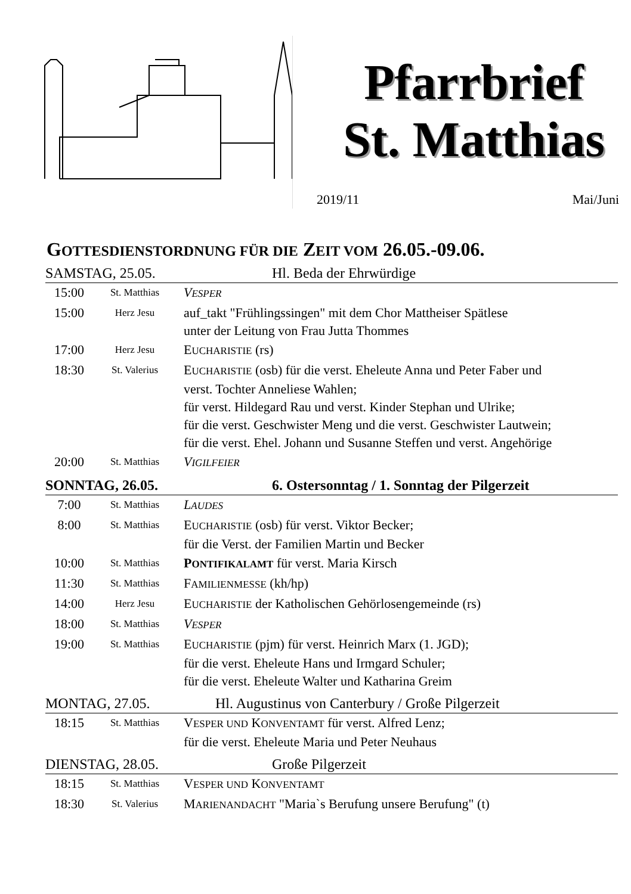Pfarrbrief
St. Matthias
2019/11 Mai/Juni
GOTTESDIENSTORDNUNG FÜR DIE ZEIT VOM 26.05.-09.06.
SAMSTAG, 25.05. Hl. Beda der Ehrwürdige
| 15:00 | St. Matthias | V ESPER |
| 15:00 | Herz Jesu | auf_takt "Frühlingssingen" mit dem Chor Mattheiser Spätlese unter der Leitung von Frau Jutta Thommes |
| 17:00 | Herz Jesu | E UCHARISTIE (rs) |
| 18:30 | St. Valerius | E UCHARISTIE (osb) für die verst. Eheleute Anna und Peter Faber und verst. Tochter Anneliese Wahlen; für verst. Hildegard Rau und verst. Kinder Stephan und Ulrike; für die verst. Geschwister Meng und die verst. Geschwister Lautwein; für die verst. Ehel. Johann und Susanne Steffen und verst. Angehörige |
| 20:00 | St. Matthias | V IGILFEIER |
SONNTAG, 26.05. 6. Ostersonntag / 1. Sonntag der Pilgerzeit
| 7:00 | St. Matthias | L AUDES |
| 8:00 | St. Matthias | E UCHARISTIE (osb) für verst. Viktor Becker; für die Verst. der Familien Martin und Becker |
| 10:00 | St. Matthias | P ONTIFIKALAMT für verst. Maria Kirsch |
| 11:30 | St. Matthias | F AMILIENMESSE (kh/hp) |
| 14:00 | Herz Jesu | E UCHARISTIE der Katholischen Gehörlosengemeinde (rs) |
| 18:00 | St. Matthias | V ESPER |
| 19:00 | St. Matthias | E UCHARISTIE (pjm) für verst. Heinrich Marx (1. JGD); für die verst. Eheleute Hans und Irmgard Schuler; für die verst. Eheleute Walter und Katharina Greim |
MONTAG, 27.05. Hl. Augustinus von Canterbury / Große Pilgerzeit
| 18:15 | St. Matthias | V ESPER UND K ONVENTAMT für verst. Alfred Lenz; für die verst. Eheleute Maria und Peter Neuhaus |
DIENSTAG, 28.05. Große Pilgerzeit
| 18:15 | St. Matthias | V ESPER UND K ONVENTAMT |
| 18:30 | St. Valerius | M ARIENANDACHT "Maria`s Berufung unsere Berufung" (t) |